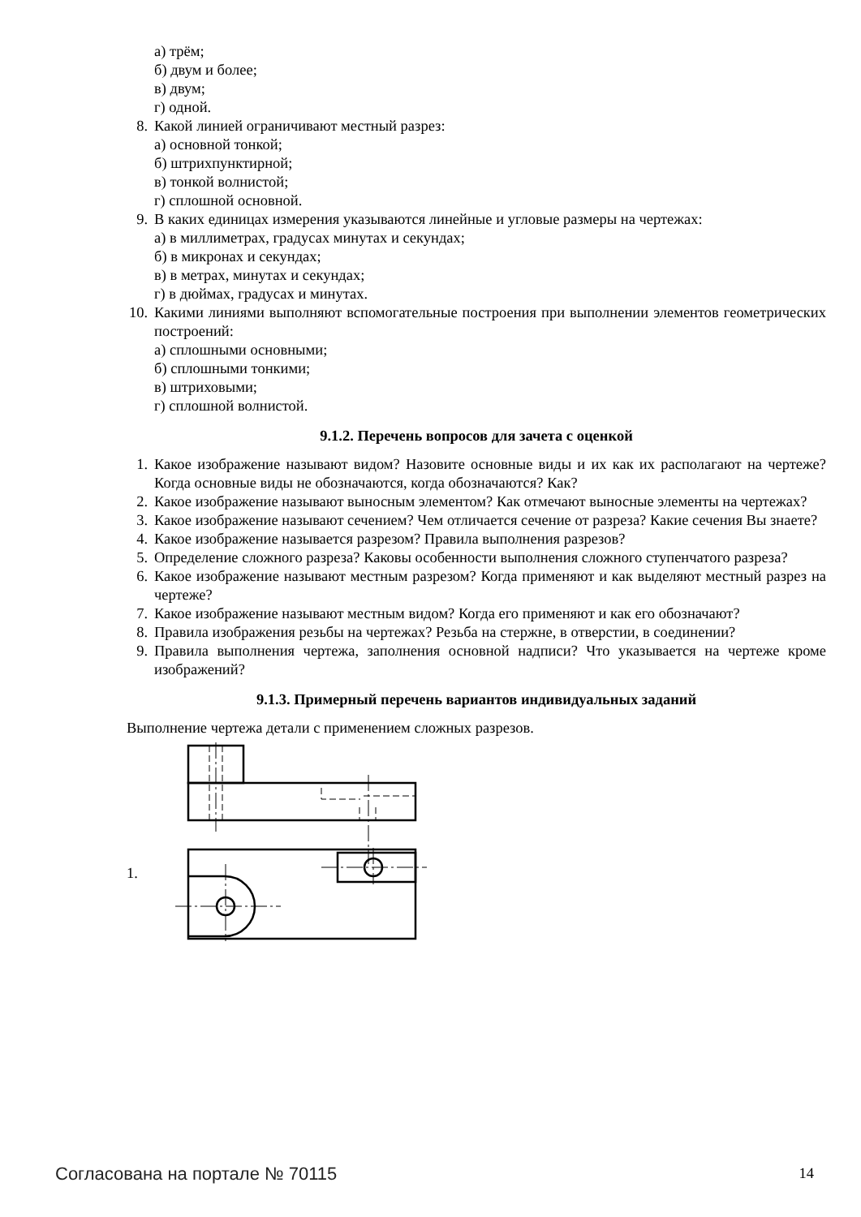а) трём;
б) двум и более;
в) двум;
г) одной.
8. Какой линией ограничивают местный разрез:
а) основной тонкой;
б) штрихпунктирной;
в) тонкой волнистой;
г) сплошной основной.
9. В каких единицах измерения указываются линейные и угловые размеры на чертежах:
а) в миллиметрах, градусах минутах и секундах;
б) в микронах и секундах;
в) в метрах, минутах и секундах;
г) в дюймах, градусах и минутах.
10. Какими линиями выполняют вспомогательные построения при выполнении элементов геометрических построений:
а) сплошными основными;
б) сплошными тонкими;
в) штриховыми;
г) сплошной волнистой.
9.1.2. Перечень вопросов для зачета с оценкой
1. Какое изображение называют видом? Назовите основные виды и их как их располагают на чертеже? Когда основные виды не обозначаются, когда обозначаются? Как?
2. Какое изображение называют выносным элементом? Как отмечают выносные элементы на чертежах?
3. Какое изображение называют сечением? Чем отличается сечение от разреза? Какие сечения Вы знаете?
4. Какое изображение называется разрезом? Правила выполнения разрезов?
5. Определение сложного разреза? Каковы особенности выполнения сложного ступенчатого разреза?
6. Какое изображение называют местным разрезом? Когда применяют и как выделяют местный разрез на чертеже?
7. Какое изображение называют местным видом? Когда его применяют и как его обозначают?
8. Правила изображения резьбы на чертежах? Резьба на стержне, в отверстии, в соединении?
9. Правила выполнения чертежа, заполнения основной надписи? Что указывается на чертеже кроме изображений?
9.1.3. Примерный перечень вариантов индивидуальных заданий
Выполнение чертежа детали с применением сложных разрезов.
1.
Согласована на портале № 70115 14